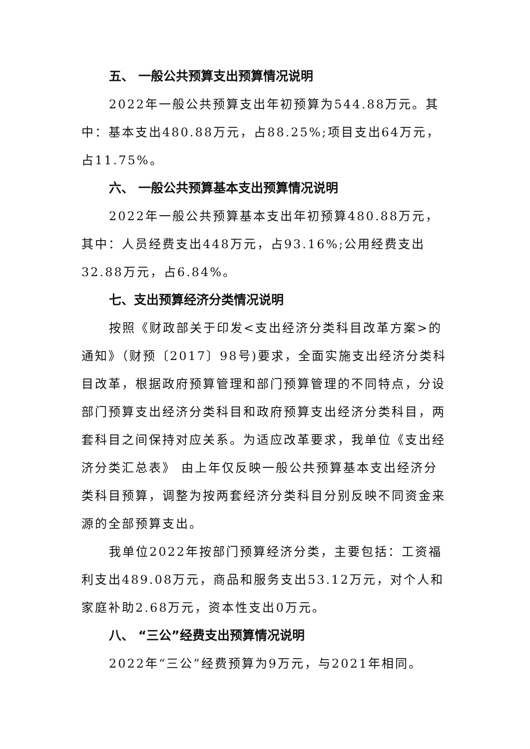五、 一般公共预算支出预算情况说明
2022年一般公共预算支出年初预算为544.88万元。其中：基本支出480.88万元，占88.25%;项目支出64万元，占11.75%。
六、 一般公共预算基本支出预算情况说明
2022年一般公共预算基本支出年初预算480.88万元，其中：人员经费支出448万元，占93.16%;公用经费支出32.88万元，占6.84%。
七、支出预算经济分类情况说明
按照《财政部关于印发<支出经济分类科目改革方案>的通知》（财预〔2017〕98号)要求，全面实施支出经济分类科目改革，根据政府预算管理和部门预算管理的不同特点，分设部门预算支出经济分类科目和政府预算支出经济分类科目，两套科目之间保持对应关系。为适应改革要求，我单位《支出经济分类汇总表》 由上年仅反映一般公共预算基本支出经济分类科目预算，调整为按两套经济分类科目分别反映不同资金来源的全部预算支出。
我单位2022年按部门预算经济分类，主要包括：工资福利支出489.08万元，商品和服务支出53.12万元，对个人和家庭补助2.68万元，资本性支出0万元。
八、 “三公”经费支出预算情况说明
2022年“三公”经费预算为9万元，与2021年相同。